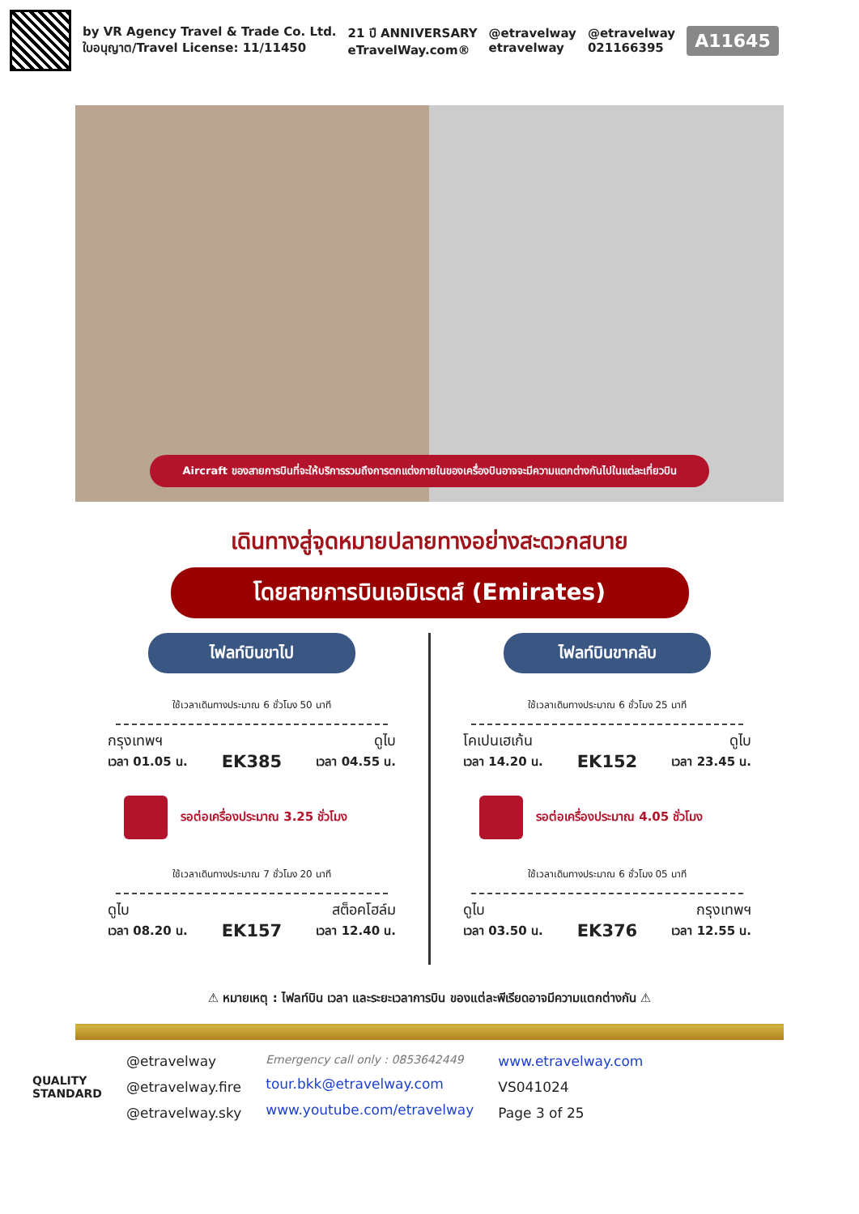by VR Agency Travel & Trade Co. Ltd.
ใบอนุญาต/Travel License: 11/11450
21 ปี ANNIVERSARY
eTravelWay.com®
@etravelway
etravelway
@etravelway
021166395
A11645
Aircraft ของสายการบินที่จะให้บริการรวมถึงการตกแต่งภายในของเครื่องบินอาจจะมีความแตกต่างกันไปในแต่ละเที่ยวบิน
เดินทางสู่จุดหมายปลายทางอย่างสะดวกสบาย
โดยสายการบินเอมิเรตส์ (Emirates)
ไฟลท์บินขาไป
ใช้เวลาเดินทางประมาณ 6 ชั่วโมง 50 นาที
กรุงเทพฯ
เวลา 01.05 น.
EK385
ดูไบ
เวลา 04.55 น.
รอต่อเครื่องประมาณ 3.25 ชั่วโมง
ใช้เวลาเดินทางประมาณ 7 ชั่วโมง 20 นาที
ดูไบ
เวลา 08.20 น.
EK157
สต็อคโฮล์ม
เวลา 12.40 น.
ไฟลท์บินขากลับ
ใช้เวลาเดินทางประมาณ 6 ชั่วโมง 25 นาที
โคเปนเฮเก้น
เวลา 14.20 น.
EK152
ดูไบ
เวลา 23.45 น.
รอต่อเครื่องประมาณ 4.05 ชั่วโมง
ใช้เวลาเดินทางประมาณ 6 ชั่วโมง 05 นาที
ดูไบ
เวลา 03.50 น.
EK376
กรุงเทพฯ
เวลา 12.55 น.
⚠ หมายเหตุ : ไฟลท์บิน เวลา และระยะเวลาการบิน ของแต่ละพีเรียดอาจมีความแตกต่างกัน ⚠
QUALITY
STANDARD
@etravelway
@etravelway.fire
@etravelway.sky
Emergency call only : 0853642449
tour.bkk@etravelway.com
www.youtube.com/etravelway
www.etravelway.com
VS041024
Page 3 of 25